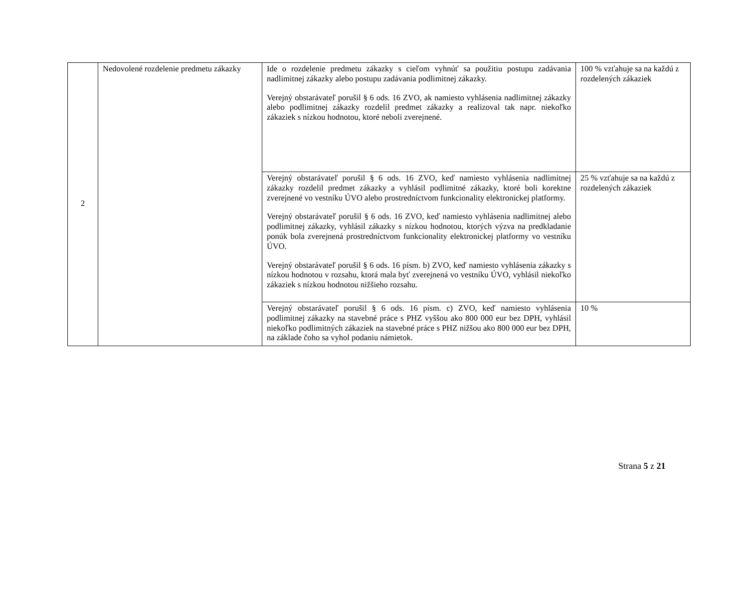| 2 | Nedovolené rozdelenie predmetu zákazky | Ide o rozdelenie predmetu zákazky s cieľom vyhnúť sa použitiu postupu zadávania nadlimitnej zákazky alebo postupu zadávania podlimitnej zákazky. Verejný obstarávateľ porušil § 6 ods. 16 ZVO, ak namiesto vyhlásenia nadlimitnej zákazky alebo podlimitnej zákazky rozdelil predmet zákazky a realizoval tak napr. niekoľko zákaziek s nízkou hodnotou, ktoré neboli zverejnené. | 100 % vzťahuje sa na každú z rozdelených zákaziek |
| | | Verejný obstarávateľ porušil § 6 ods. 16 ZVO, keď namiesto vyhlásenia nadlimitnej zákazky rozdelil predmet zákazky a vyhlásil podlimitné zákazky, ktoré boli korektne zverejnené vo vestníku ÚVO alebo prostredníctvom funkcionality elektronickej platformy. Verejný obstarávateľ porušil § 6 ods. 16 ZVO, keď namiesto vyhlásenia nadlimitnej alebo podlimitnej zákazky, vyhlásil zákazky s nízkou hodnotou, ktorých výzva na predkladanie ponúk bola zverejnená prostredníctvom funkcionality elektronickej platformy vo vestníku ÚVO. Verejný obstarávateľ porušil § 6 ods. 16 písm. b) ZVO, keď namiesto vyhlásenia zákazky s nízkou hodnotou v rozsahu, ktorá mala byť zverejnená vo vestníku ÚVO, vyhlásil niekoľko zákaziek s nízkou hodnotou nižšieho rozsahu. | 25 % vzťahuje sa na každú z rozdelených zákaziek |
| | | Verejný obstarávateľ porušil § 6 ods. 16 písm. c) ZVO, keď namiesto vyhlásenia podlimitnej zákazky na stavebné práce s PHZ vyššou ako 800 000 eur bez DPH, vyhlásil niekoľko podlimitných zákaziek na stavebné práce s PHZ nižšou ako 800 000 eur bez DPH, na základe čoho sa vyhol podaniu námietok. | 10 % |
Strana 5 z 21